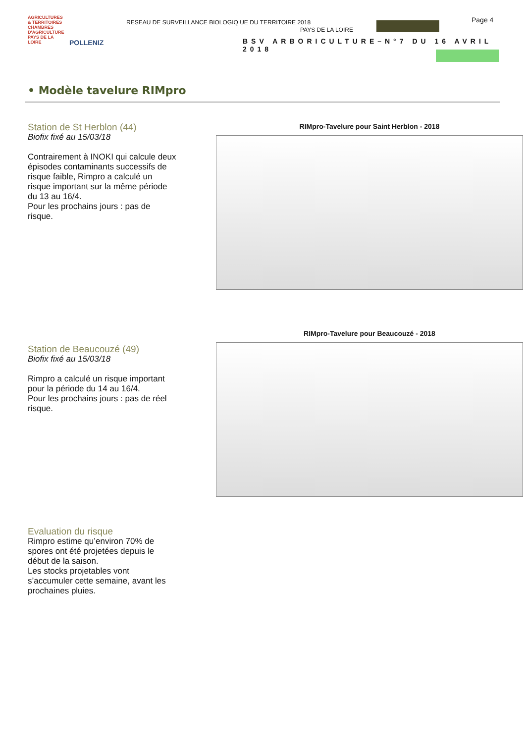AGRICULTURES & TERRITOIRES
CHAMBRES D'AGRICULTURE PAYS DE LA LOIRE
POLLENIZ
RESEAU DE SURVEILLANCE BIOLOGIQ UE DU TERRITOIRE 2018
PAYS DE LA LOIRE
Page 4
BSV ARBORICULTURE–N°7 DU 16 AVRIL 2018
• Modèle tavelure RIMpro
Station de St Herblon (44)
Biofix fixé au 15/03/18
Contrairement à INOKI qui calcule deux épisodes contaminants successifs de risque faible, Rimpro a calculé un risque important sur la même période du 13 au 16/4.
Pour les prochains jours : pas de risque.
RIMpro-Tavelure pour Saint Herblon - 2018
Station de Beaucouzé (49)
Biofix fixé au 15/03/18
Rimpro a calculé un risque important pour la période du 14 au 16/4.
Pour les prochains jours : pas de réel risque.
RIMpro-Tavelure pour Beaucouzé - 2018
Evaluation du risque
Rimpro estime qu’environ 70% de spores ont été projetées depuis le début de la saison.
Les stocks projetables vont s’accumuler cette semaine, avant les prochaines pluies.